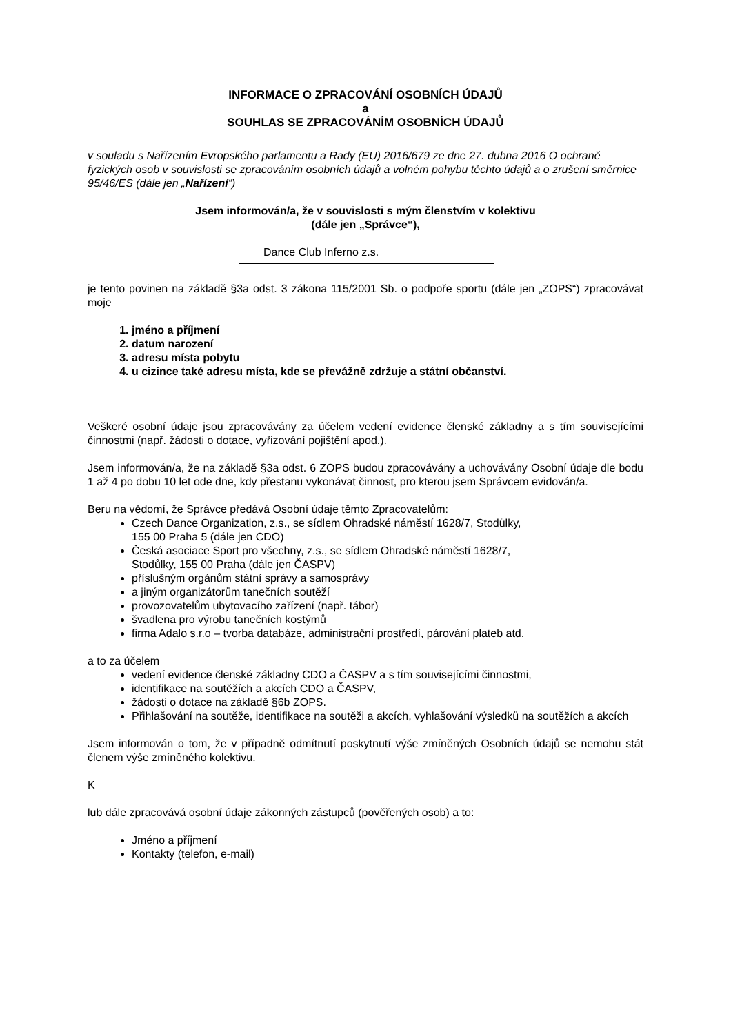INFORMACE O ZPRACOVÁNÍ OSOBNÍCH ÚDAJŮ
a
SOUHLAS SE ZPRACOVÁNÍM OSOBNÍCH ÚDAJŮ
v souladu s Nařízením Evropského parlamentu a Rady (EU) 2016/679 ze dne 27. dubna 2016 O ochraně fyzických osob v souvislosti se zpracováním osobních údajů a volném pohybu těchto údajů a o zrušení směrnice 95/46/ES (dále jen „Nařízení“)
Jsem informován/a, že v souvislosti s mým členstvím v kolektivu
(dále jen „Správce“),
Dance Club Inferno z.s.
je tento povinen na základě §3a odst. 3 zákona 115/2001 Sb. o podpoře sportu (dále jen „ZOPS“) zpracovávat moje
1. jméno a příjmení
2. datum narození
3. adresu místa pobytu
4. u cizince také adresu místa, kde se převážně zdržuje a státní občanství.
Veškeré osobní údaje jsou zpracovávány za účelem vedení evidence členské základny a s tím souvisejícími činnostmi (např. žádosti o dotace, vyřizování pojištění apod.).
Jsem informován/a, že na základě §3a odst. 6 ZOPS budou zpracovávány a uchovávány Osobní údaje dle bodu 1 až 4 po dobu 10 let ode dne, kdy přestanu vykonávat činnost, pro kterou jsem Správcem evidován/a.
Beru na vědomí, že Správce předává Osobní údaje těmto Zpracovatelům:
Czech Dance Organization, z.s., se sídlem Ohradské náměstí 1628/7, Stodůlky,
155 00 Praha 5 (dále jen CDO)
Česká asociace Sport pro všechny, z.s., se sídlem Ohradské náměstí 1628/7,
Stodůlky, 155 00 Praha (dále jen ČASPV)
příslušným orgánům státní správy a samosprávy
a jiným organizátorům tanečních soutěží
provozovatelům ubytovacího zařízení (např. tábor)
švadlena pro výrobu tanečních kostýmů
firma Adalo s.r.o – tvorba databáze, administrační prostředí, párování plateb atd.
a to za účelem
vedení evidence členské základny CDO a ČASPV a s tím souvisejícími činnostmi,
identifikace na soutěžích a akcích CDO a ČASPV,
žádosti o dotace na základě §6b ZOPS.
Přihlašování na soutěže, identifikace na soutěži a akcích, vyhlašování výsledků na soutěžích a akcích
Jsem informován o tom, že v případně odmítnutí poskytnutí výše zmíněných Osobních údajů se nemohu stát členem výše zmíněného kolektivu.
K
lub dále zpracovává osobní údaje zákonných zástupců (pověřených osob) a to:
Jméno a příjmení
Kontakty (telefon, e-mail)